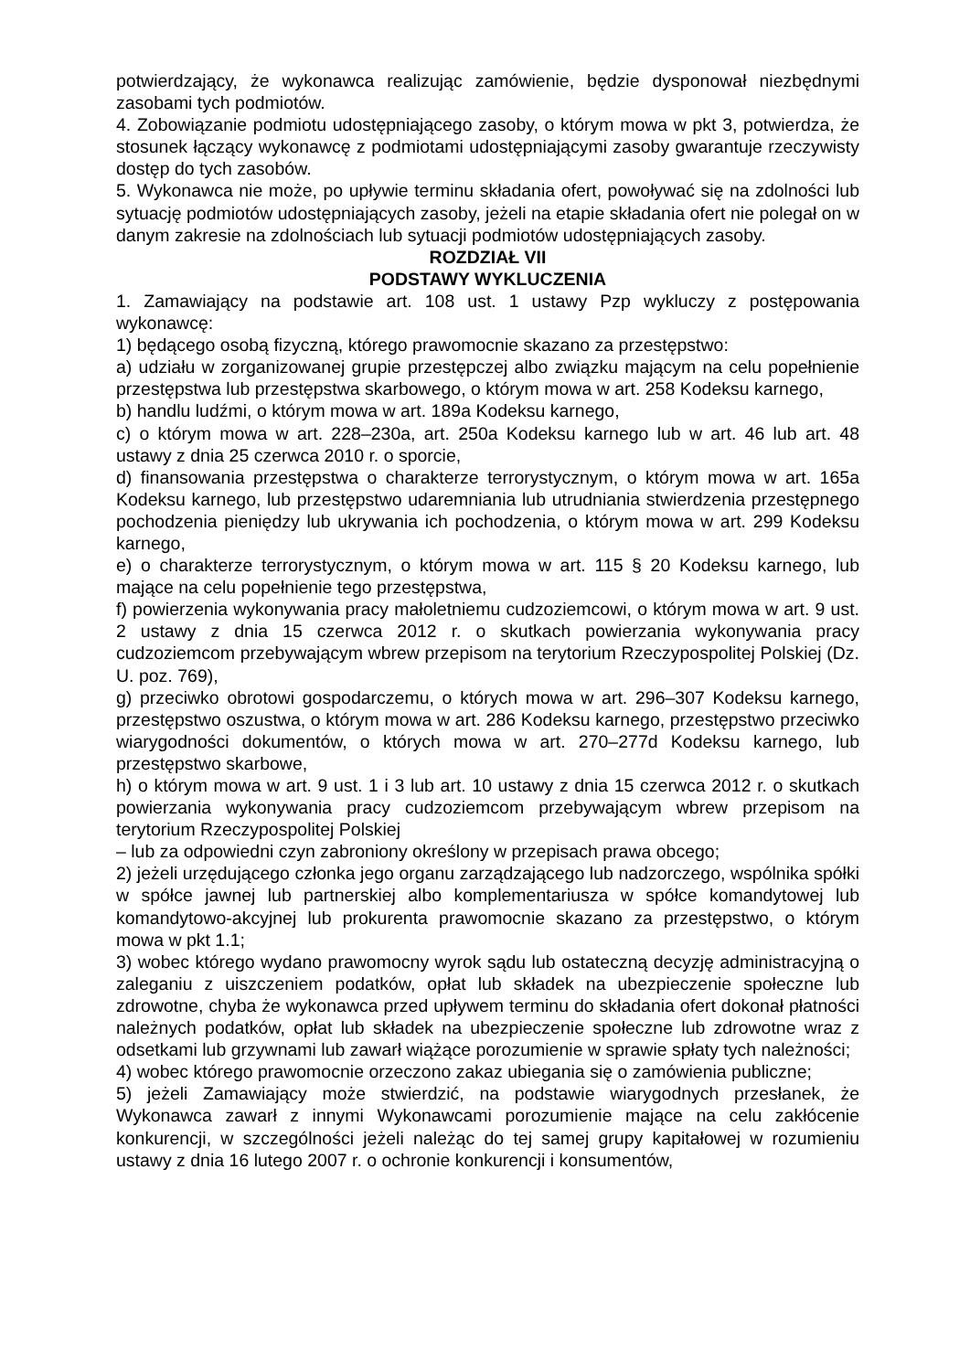potwierdzający, że wykonawca realizując zamówienie, będzie dysponował niezbędnymi zasobami tych podmiotów.
4. Zobowiązanie podmiotu udostępniającego zasoby, o którym mowa w pkt 3, potwierdza, że stosunek łączący wykonawcę z podmiotami udostępniającymi zasoby gwarantuje rzeczywisty dostęp do tych zasobów.
5. Wykonawca nie może, po upływie terminu składania ofert, powoływać się na zdolności lub sytuację podmiotów udostępniających zasoby, jeżeli na etapie składania ofert nie polegał on w danym zakresie na zdolnościach lub sytuacji podmiotów udostępniających zasoby.
ROZDZIAŁ VII
PODSTAWY WYKLUCZENIA
1. Zamawiający na podstawie art. 108 ust. 1 ustawy Pzp wykluczy z postępowania wykonawcę:
1) będącego osobą fizyczną, którego prawomocnie skazano za przestępstwo:
a) udziału w zorganizowanej grupie przestępczej albo związku mającym na celu popełnienie przestępstwa lub przestępstwa skarbowego, o którym mowa w art. 258 Kodeksu karnego,
b) handlu ludźmi, o którym mowa w art. 189a Kodeksu karnego,
c) o którym mowa w art. 228–230a, art. 250a Kodeksu karnego lub w art. 46 lub art. 48 ustawy z dnia 25 czerwca 2010 r. o sporcie,
d) finansowania przestępstwa o charakterze terrorystycznym, o którym mowa w art. 165a Kodeksu karnego, lub przestępstwo udaremniania lub utrudniania stwierdzenia przestępnego pochodzenia pieniędzy lub ukrywania ich pochodzenia, o którym mowa w art. 299 Kodeksu karnego,
e) o charakterze terrorystycznym, o którym mowa w art. 115 § 20 Kodeksu karnego, lub mające na celu popełnienie tego przestępstwa,
f) powierzenia wykonywania pracy małoletniemu cudzoziemcowi, o którym mowa w art. 9 ust. 2 ustawy z dnia 15 czerwca 2012 r. o skutkach powierzania wykonywania pracy cudzoziemcom przebywającym wbrew przepisom na terytorium Rzeczypospolitej Polskiej (Dz. U. poz. 769),
g) przeciwko obrotowi gospodarczemu, o których mowa w art. 296–307 Kodeksu karnego, przestępstwo oszustwa, o którym mowa w art. 286 Kodeksu karnego, przestępstwo przeciwko wiarygodności dokumentów, o których mowa w art. 270–277d Kodeksu karnego, lub przestępstwo skarbowe,
h) o którym mowa w art. 9 ust. 1 i 3 lub art. 10 ustawy z dnia 15 czerwca 2012 r. o skutkach powierzania wykonywania pracy cudzoziemcom przebywającym wbrew przepisom na terytorium Rzeczypospolitej Polskiej
– lub za odpowiedni czyn zabroniony określony w przepisach prawa obcego;
2) jeżeli urzędującego członka jego organu zarządzającego lub nadzorczego, wspólnika spółki w spółce jawnej lub partnerskiej albo komplementariusza w spółce komandytowej lub komandytowo-akcyjnej lub prokurenta prawomocnie skazano za przestępstwo, o którym mowa w pkt 1.1;
3) wobec którego wydano prawomocny wyrok sądu lub ostateczną decyzję administracyjną o zaleganiu z uiszczeniem podatków, opłat lub składek na ubezpieczenie społeczne lub zdrowotne, chyba że wykonawca przed upływem terminu do składania ofert dokonał płatności należnych podatków, opłat lub składek na ubezpieczenie społeczne lub zdrowotne wraz z odsetkami lub grzywnami lub zawarł wiążące porozumienie w sprawie spłaty tych należności;
4) wobec którego prawomocnie orzeczono zakaz ubiegania się o zamówienia publiczne;
5) jeżeli Zamawiający może stwierdzić, na podstawie wiarygodnych przesłanek, że Wykonawca zawarł z innymi Wykonawcami porozumienie mające na celu zakłócenie konkurencji, w szczególności jeżeli należąc do tej samej grupy kapitałowej w rozumieniu ustawy z dnia 16 lutego 2007 r. o ochronie konkurencji i konsumentów,